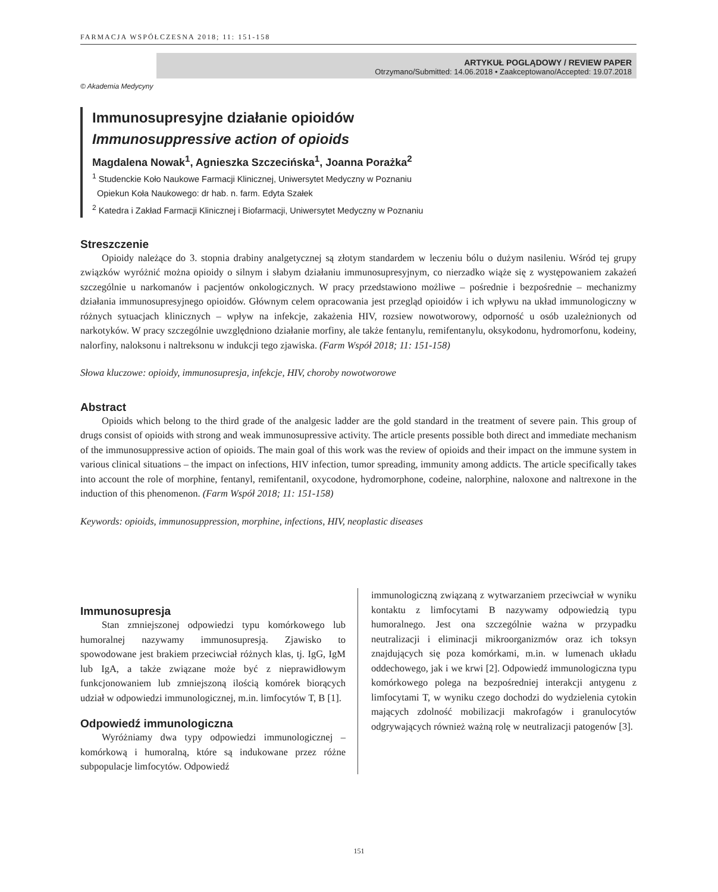FARMACJA WSPÓŁCZESNA 2018; 11: 151-158
ARTYKUŁ POGLĄDOWY / REVIEW PAPER
Otrzymano/Submitted: 14.06.2018 • Zaakceptowano/Accepted: 19.07.2018
© Akademia Medycyny
Immunosupresyjne działanie opioidów
Immunosuppressive action of opioids
Magdalena Nowak<sup>1</sup>, Agnieszka Szczecińska<sup>1</sup>, Joanna Porażka<sup>2</sup>
<sup>1</sup> Studenckie Koło Naukowe Farmacji Klinicznej, Uniwersytet Medyczny w Poznaniu
Opiekun Koła Naukowego: dr hab. n. farm. Edyta Szałek
<sup>2</sup> Katedra i Zakład Farmacji Klinicznej i Biofarmacji, Uniwersytet Medyczny w Poznaniu
Streszczenie
Opioidy należące do 3. stopnia drabiny analgetycznej są złotym standardem w leczeniu bólu o dużym nasileniu. Wśród tej grupy związków wyróżnić można opioidy o silnym i słabym działaniu immunosupresyjnym, co nierzadko wiąże się z występowaniem zakażeń szczególnie u narkomanów i pacjentów onkologicznych. W pracy przedstawiono możliwe – pośrednie i bezpośrednie – mechanizmy działania immunosupresyjnego opioidów. Głównym celem opracowania jest przegląd opioidów i ich wpływu na układ immunologiczny w różnych sytuacjach klinicznych – wpływ na infekcje, zakażenia HIV, rozsiew nowotworowy, odporność u osób uzależnionych od narkotyków. W pracy szczególnie uwzględniono działanie morfiny, ale także fentanylu, remifentanylu, oksykodonu, hydromorfonu, kodeiny, nalorfiny, naloksonu i naltreksonu w indukcji tego zjawiska. (Farm Współ 2018; 11: 151-158)
Słowa kluczowe: opioidy, immunosupresja, infekcje, HIV, choroby nowotworowe
Abstract
Opioids which belong to the third grade of the analgesic ladder are the gold standard in the treatment of severe pain. This group of drugs consist of opioids with strong and weak immunosupressive activity. The article presents possible both direct and immediate mechanism of the immunosuppressive action of opioids. The main goal of this work was the review of opioids and their impact on the immune system in various clinical situations – the impact on infections, HIV infection, tumor spreading, immunity among addicts. The article specifically takes into account the role of morphine, fentanyl, remifentanil, oxycodone, hydromorphone, codeine, nalorphine, naloxone and naltrexone in the induction of this phenomenon. (Farm Współ 2018; 11: 151-158)
Keywords: opioids, immunosuppression, morphine, infections, HIV, neoplastic diseases
Immunosupresja
Stan zmniejszonej odpowiedzi typu komórkowego lub humoralnej nazywamy immunosupresją. Zjawisko to spowodowane jest brakiem przeciwciał różnych klas, tj. IgG, IgM lub IgA, a także związane może być z nieprawidłowym funkcjonowaniem lub zmniejszoną ilością komórek biorących udział w odpowiedzi immunologicznej, m.in. limfocytów T, B [1].
Odpowiedź immunologiczna
Wyróżniamy dwa typy odpowiedzi immunologicznej – komórkową i humoralną, które są indukowane przez różne subpopulacje limfocytów. Odpowiedź
immunologiczną związaną z wytwarzaniem przeciwciał w wyniku kontaktu z limfocytami B nazywamy odpowiedzią typu humoralnego. Jest ona szczególnie ważna w przypadku neutralizacji i eliminacji mikroorganizmów oraz ich toksyn znajdujących się poza komórkami, m.in. w lumenach układu oddechowego, jak i we krwi [2]. Odpowiedź immunologiczna typu komórkowego polega na bezpośredniej interakcji antygenu z limfocytami T, w wyniku czego dochodzi do wydzielenia cytokin mających zdolność mobilizacji makrofagów i granulocytów odgrywających również ważną rolę w neutralizacji patogenów [3].
151